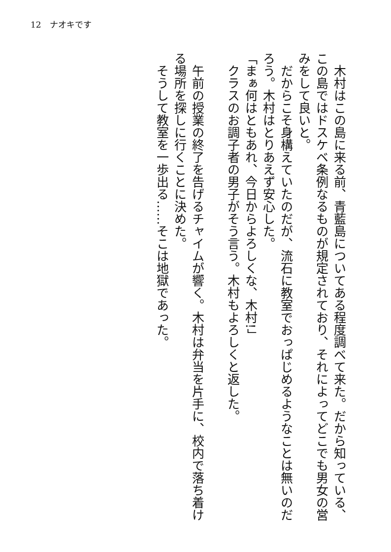12　ナオキです
木村はこの島に来る前、青藍島についてある程度調べて来た。だから知っている、この島ではドスケベ条例なるものが規定されており、それによってどこでも男女の営みをして良いと。
だからこそ身構えていたのだが、流石に教室でおっぱじめるようなことは無いのだろう。木村はとりあえず安心した。
「まぁ何はともあれ、今日からよろしくな、木村!」
クラスのお調子者の男子がそう言う。木村もよろしくと返した。
午前の授業の終了を告げるチャイムが響く。木村は弁当を片手に、校内で落ち着ける場所を探しに行くことに決めた。
そうして教室を一歩出る……そこは地獄であった。